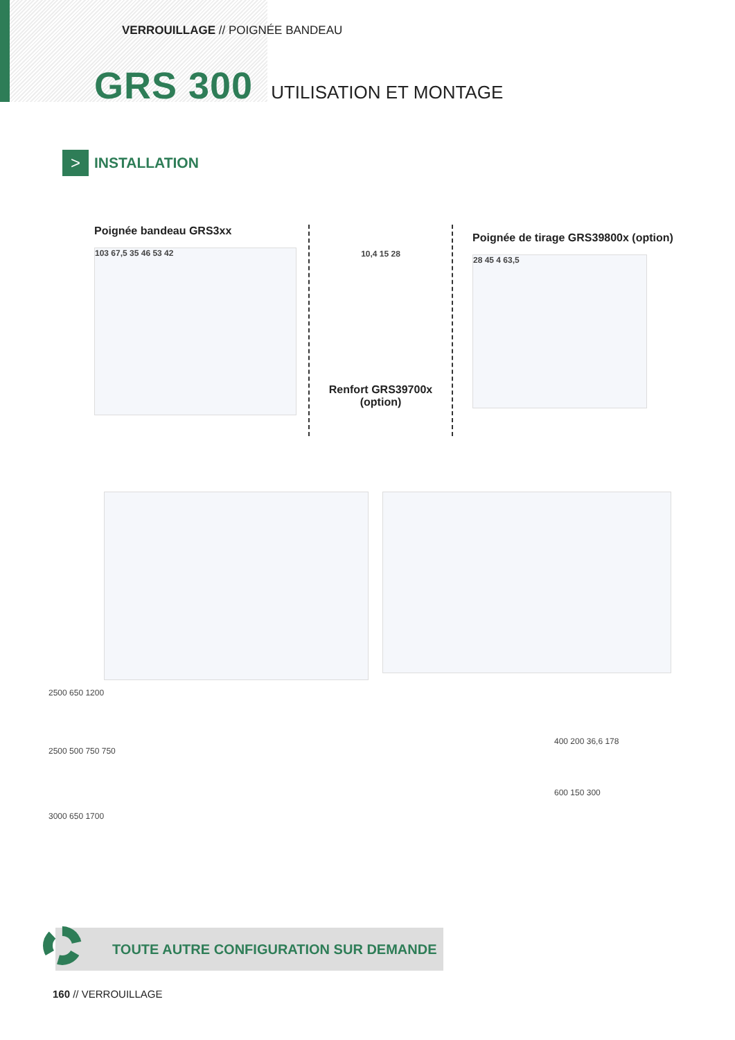VERROUILLAGE // POIGNÉE BANDEAU
GRS 300 UTILISATION ET MONTAGE
>
INSTALLATION
Poignée bandeau GRS3xx
103 67,5 35 46 53 42
10,4 15 28
Renfort GRS39700x
(option)
Poignée de tirage GRS39800x (option)
28 45 4 63,5
2500 650 1200
2500 500 750 750
3000 650 1700
400 200 36,6 178
600 150 300
TOUTE AUTRE CONFIGURATION SUR DEMANDE
160 // VERROUILLAGE